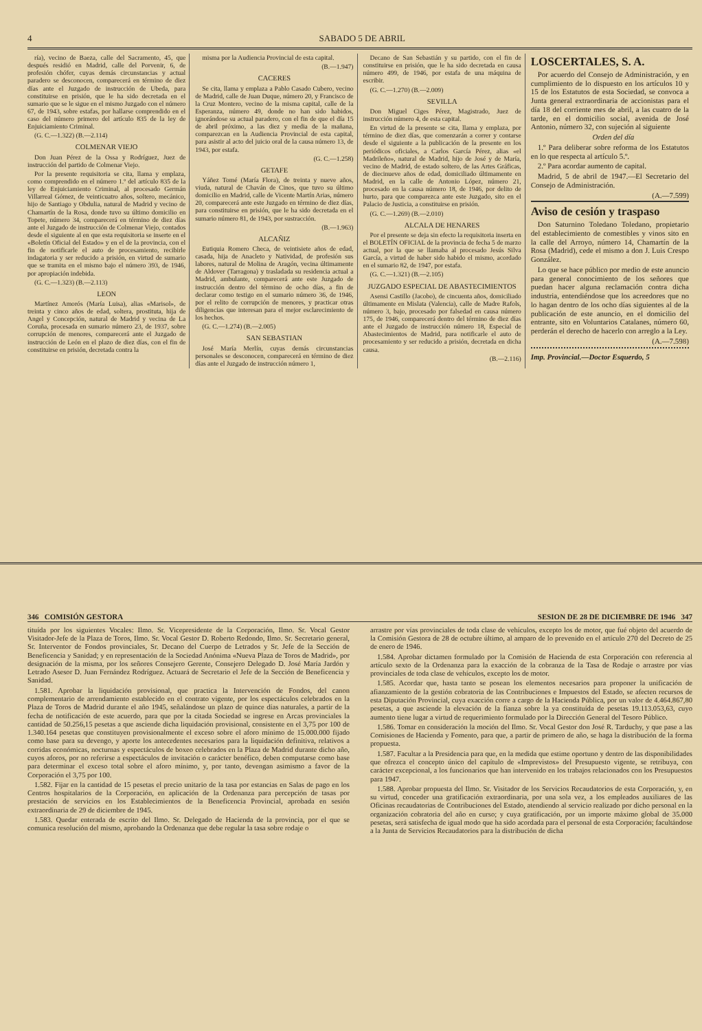4 SABADO 5 DE ABRIL
ría), vecino de Baeza, calle del Sacramento, 45, que después residió en Madrid, calle del Porvenir, 6, de profesión chófer, cuyas demás circunstancias y actual paradero se desconocen, comparecerá en término de diez días ante el Juzgado de instrucción de Ubeda, para constituirse en prisión, que le ha sido decretada en el sumario que se le sigue en el mismo Juzgado con el número 67, de 1943, sobre estafas, por hallarse comprendido en el caso del número primero del artículo 835 de la ley de Enjuiciamiento Criminal.
(G. C.—1.322) (B.—2.114)
COLMENAR VIEJO
Don Juan Pérez de la Ossa y Rodríguez, Juez de instrucción del partido de Colmenar Viejo.
Por la presente requisitoria se cita, llama y emplaza, como comprendido en el número 1.º del artículo 835 de la ley de Enjuiciamiento Criminal, al procesado Germán Villarreal Gómez, de veinticuatro años, soltero, mecánico, hijo de Santiago y Obdulia, natural de Madrid y vecino de Chamartín de la Rosa, donde tuvo su último domicilio en Topete, número 34, comparecerá en término de diez días ante el Juzgado de instrucción de Colmenar Viejo, contados desde el siguiente al en que esta requisitoria se inserte en el «Boletín Oficial del Estado» y en el de la provincia, con el fin de notificarle el auto de procesamiento, recibirle indagatoria y ser reducido a prisión, en virtud de sumario que se tramita en el mismo bajo el número 393, de 1946, por apropiación indebida.
(G. C.—1.323) (B.—2.113)
LEON
Martínez Amorós (María Luisa), alias «Marisol», de treinta y cinco años de edad, soltera, prostituta, hija de Angel y Concepción, natural de Madrid y vecina de La Coruña, procesada en sumario número 23, de 1937, sobre corrupción de menores, comparecerá ante el Juzgado de instrucción de León en el plazo de diez días, con el fin de constituirse en prisión, decretada contra la
misma por la Audiencia Provincial de esta capital.
(B.—1.947)
CACERES
Se cita, llama y emplaza a Pablo Casado Cubero, vecino de Madrid, calle de Juan Duque, número 20, y Francisco de la Cruz Montero, vecino de la misma capital, calle de la Esperanza, número 49, donde no han sido habidos, ignorándose su actual paradero, con el fin de que el día 15 de abril próximo, a las diez y media de la mañana, comparezcan en la Audiencia Provincial de esta capital, para asistir al acto del juicio oral de la causa número 13, de 1943, por estafa.
(G. C.—1.258)
GETAFE
Yáñez Tomé (María Flora), de treinta y nueve años, viuda, natural de Chaván de Cinos, que tuvo su último domicilio en Madrid, calle de Vicente Martín Arias, número 20, comparecerá ante este Juzgado en término de diez días, para constituirse en prisión, que le ha sido decretada en el sumario número 81, de 1943, por sustracción.
(B.—1.963)
ALCAÑIZ
Eutiquia Romero Checa, de veintisiete años de edad, casada, hija de Anacleto y Natividad, de profesión sus labores, natural de Molina de Aragón, vecina últimamente de Aldover (Tarragona) y trasladada su residencia actual a Madrid, ambulante, comparecerá ante este Juzgado de instrucción dentro del término de ocho días, a fin de declarar como testigo en el sumario número 36, de 1946, por el relito de corrupción de menores, y practicar otras diligencias que interesan para el mejor esclarecimiento de los hechos.
(G. C.—1.274) (B.—2.005)
SAN SEBASTIAN
José María Merlín, cuyas demás circunstancias personales se desconocen, comparecerá en término de diez días ante el Juzgado de instrucción número 1,
Decano de San Sebastián y su partido, con el fin de constituirse en prisión, que le ha sido decretada en causa número 499, de 1946, por estafa de una máquina de escribir.
(G. C.—1.270) (B.—2.009)
SEVILLA
Don Miguel Ciges Pérez, Magistrado, Juez de instrucción número 4, de esta capital.
En virtud de la presente se cita, llama y emplaza, por término de diez días, que comenzarán a correr y contarse desde el siguiente a la publicación de la presente en los periódicos oficiales, a Carlos García Pérez, alias «el Madrileño», natural de Madrid, hijo de José y de María, vecino de Madrid, de estado soltero, de las Artes Gráficas, de diecinueve años de edad, domiciliado últimamente en Madrid, en la calle de Antonio López, número 21, procesado en la causa número 18, de 1946, por delito de hurto, para que comparezca ante este Juzgado, sito en el Palacio de Justicia, a constituirse en prisión.
(G. C.—1.269) (B.—2.010)
ALCALA DE HENARES
Por el presente se deja sin efecto la requisitoria inserta en el BOLETÍN OFICIAL de la provincia de fecha 5 de marzo actual, por la que se llamaba al procesado Jesús Silva García, a virtud de haber sido habido el mismo, acordado en el sumario 82, de 1947, por estafa.
(G. C.—1.321) (B.—2.105)
JUZGADO ESPECIAL DE ABASTECIMIENTOS
Asensi Castillo (Jacobo), de cincuenta años, domiciliado últimamente en Mislata (Valencia), calle de Madre Rafols, número 3, bajo, procesado por falsedad en causa número 175, de 1946, comparecerá dentro del término de diez días ante el Juzgado de instrucción número 18, Especial de Abastecimientos de Madrid, para notificarle el auto de procesamiento y ser reducido a prisión, decretada en dicha causa.
(B.—2.116)
LOSCERTALES, S. A.
Por acuerdo del Consejo de Administración, y en cumplimiento de lo dispuesto en los artículos 10 y 15 de los Estatutos de esta Sociedad, se convoca a Junta general extraordinaria de accionistas para el día 18 del corriente mes de abril, a las cuatro de la tarde, en el domicilio social, avenida de José Antonio, número 32, con sujeción al siguiente
Orden del día
1.º Para deliberar sobre reforma de los Estatutos en lo que respecta al artículo 5.º.
2.º Para acordar aumento de capital.
Madrid, 5 de abril de 1947.—El Secretario del Consejo de Administración.
(A.—7.599)
Aviso de cesión y traspaso
Don Saturnino Toledano Toledano, propietario del establecimiento de comestibles y vinos sito en la calle del Arroyo, número 14, Chamartín de la Rosa (Madrid), cede el mismo a don J. Luis Crespo González.
Lo que se hace público por medio de este anuncio para general conocimiento de los señores que puedan hacer alguna reclamación contra dicha industria, entendiéndose que los acreedores que no lo hagan dentro de los ocho días siguientes al de la publicación de este anuncio, en el domicilio del entrante, sito en Voluntarios Catalanes, número 60, perderán el derecho de hacerlo con arreglo a la Ley.
(A.—7.598)
Imp. Provincial.—Doctor Esquerdo, 5
346 COMISIÓN GESTORA SESION DE 28 DE DICIEMBRE DE 1946 347
tituída por los siguientes Vocales: Ilmo. Sr. Vicepresidente de la Corporación, Ilmo. Sr. Vocal Gestor Visitador-Jefe de la Plaza de Toros, Ilmo. Sr. Vocal Gestor D. Roberto Redondo, Ilmo. Sr. Secretario general, Sr. Interventor de Fondos provinciales, Sr. Decano del Cuerpo de Letrados y Sr. Jefe de la Sección de Beneficencia y Sanidad; y en representación de la Sociedad Anónima «Nueva Plaza de Toros de Madrid», por designación de la misma, por los señores Consejero Gerente, Consejero Delegado D. José María Jardón y Letrado Asesor D. Juan Fernández Rodríguez. Actuará de Secretario el Jefe de la Sección de Beneficencia y Sanidad.
1.581. Aprobar la liquidación provisional, que practica la Intervención de Fondos, del canon complementario de arrendamiento establecido en el contrato vigente, por los espectáculos celebrados en la Plaza de Toros de Madrid durante el año 1945, señalándose un plazo de quince días naturales, a partir de la fecha de notificación de este acuerdo, para que por la citada Sociedad se ingrese en Arcas provinciales la cantidad de 50.256,15 pesetas a que asciende dicha liquidación provisional, consistente en el 3,75 por 100 de 1.340.164 pesetas que constituyen provisionalmente el exceso sobre el aforo mínimo de 15.000.000 fijado como base para su devengo, y aporte los antecedentes necesarios para la liquidación definitiva, relativos a corridas económicas, nocturnas y espectáculos de boxeo celebrados en la Plaza de Madrid durante dicho año, cuyos aforos, por no referirse a espectáculos de invitación o carácter benéfico, deben computarse como base para determinar el exceso total sobre el aforo mínimo, y, por tanto, devengan asimismo a favor de la Corporación el 3,75 por 100.
1.582. Fijar en la cantidad de 15 pesetas el precio unitario de la tasa por estancias en Salas de pago en los Centros hospitalarios de la Corporación, en aplicación de la Ordenanza para percepción de tasas por prestación de servicios en los Establecimientos de la Beneficencia Provincial, aprobada en sesión extraordinaria de 29 de diciembre de 1945.
1.583. Quedar enterada de escrito del Ilmo. Sr. Delegado de Hacienda de la provincia, por el que se comunica resolución del mismo, aprobando la Ordenanza que debe regular la tasa sobre rodaje o
arrastre por vías provinciales de toda clase de vehículos, excepto los de motor, que fué objeto del acuerdo de la Comisión Gestora de 28 de octubre último, al amparo de lo prevenido en el artículo 270 del Decreto de 25 de enero de 1946.
1.584. Aprobar dictamen formulado por la Comisión de Hacienda de esta Corporación con referencia al artículo sexto de la Ordenanza para la exacción de la cobranza de la Tasa de Rodaje o arrastre por vías provinciales de toda clase de vehículos, excepto los de motor.
1.585. Acordar que, hasta tanto se posean los elementos necesarios para proponer la unificación de afianzamiento de la gestión cobratoria de las Contribuciones e Impuestos del Estado, se afecten recursos de esta Diputación Provincial, cuya exacción corre a cargo de la Hacienda Pública, por un valor de 4.464.867,80 pesetas, a que asciende la elevación de la fianza sobre la ya constituída de pesetas 19.113.053,63, cuyo aumento tiene lugar a virtud de requerimiento formulado por la Dirección General del Tesoro Público.
1.586. Tomar en consideración la moción del Ilmo. Sr. Vocal Gestor don José R. Tarduchy, y que pase a las Comisiones de Hacienda y Fomento, para que, a partir de primero de año, se haga la distribución de la forma propuesta.
1.587. Facultar a la Presidencia para que, en la medida que estime oportuno y dentro de las disponibilidades que ofrezca el concepto único del capítulo de «Imprevistos» del Presupuesto vigente, se retribuya, con carácter excepcional, a los funcionarios que han intervenido en los trabajos relacionados con los Presupuestos para 1947.
1.588. Aprobar propuesta del Ilmo. Sr. Visitador de los Servicios Recaudatorios de esta Corporación, y, en su virtud, conceder una gratificación extraordinaria, por una sola vez, a los empleados auxiliares de las Oficinas recaudatorias de Contribuciones del Estado, atendiendo al servicio realizado por dicho personal en la organización cobratoria del año en curso; y cuya gratificación, por un importe máximo global de 35.000 pesetas, será satisfecha de igual modo que ha sido acordada para el personal de esta Corporación; facultándose a la Junta de Servicios Recaudatorios para la distribución de dicha